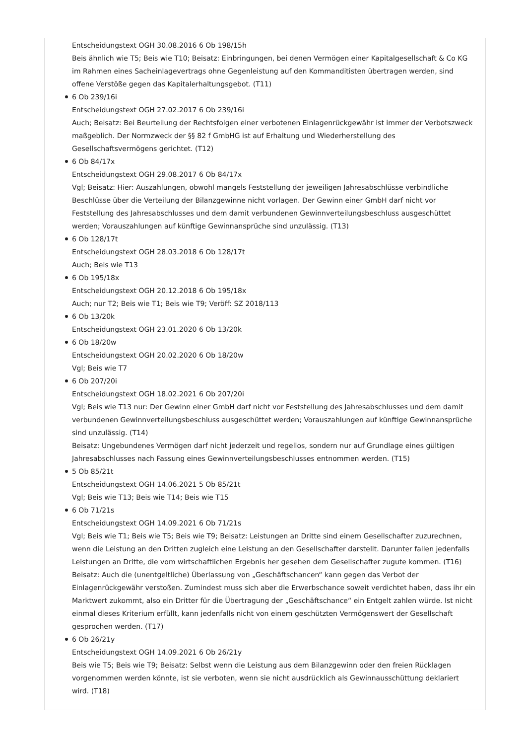Entscheidungstext OGH 30.08.2016 6 Ob 198/15h
Beis ähnlich wie T5; Beis wie T10; Beisatz: Einbringungen, bei denen Vermögen einer Kapitalgesellschaft & Co KG im Rahmen eines Sacheinlagevertrags ohne Gegenleistung auf den Kommanditisten übertragen werden, sind offene Verstöße gegen das Kapitalerhaltungsgebot. (T11)
6 Ob 239/16i
Entscheidungstext OGH 27.02.2017 6 Ob 239/16i
Auch; Beisatz: Bei Beurteilung der Rechtsfolgen einer verbotenen Einlagenrückgewähr ist immer der Verbotszweck maßgeblich. Der Normzweck der §§ 82 f GmbHG ist auf Erhaltung und Wiederherstellung des Gesellschaftsvermögens gerichtet. (T12)
6 Ob 84/17x
Entscheidungstext OGH 29.08.2017 6 Ob 84/17x
Vgl; Beisatz: Hier: Auszahlungen, obwohl mangels Feststellung der jeweiligen Jahresabschlüsse verbindliche Beschlüsse über die Verteilung der Bilanzgewinne nicht vorlagen. Der Gewinn einer GmbH darf nicht vor Feststellung des Jahresabschlusses und dem damit verbundenen Gewinnverteilungsbeschluss ausgeschüttet werden; Vorauszahlungen auf künftige Gewinnansprüche sind unzulässig. (T13)
6 Ob 128/17t
Entscheidungstext OGH 28.03.2018 6 Ob 128/17t
Auch; Beis wie T13
6 Ob 195/18x
Entscheidungstext OGH 20.12.2018 6 Ob 195/18x
Auch; nur T2; Beis wie T1; Beis wie T9; Veröff: SZ 2018/113
6 Ob 13/20k
Entscheidungstext OGH 23.01.2020 6 Ob 13/20k
6 Ob 18/20w
Entscheidungstext OGH 20.02.2020 6 Ob 18/20w
Vgl; Beis wie T7
6 Ob 207/20i
Entscheidungstext OGH 18.02.2021 6 Ob 207/20i
Vgl; Beis wie T13 nur: Der Gewinn einer GmbH darf nicht vor Feststellung des Jahresabschlusses und dem damit verbundenen Gewinnverteilungsbeschluss ausgeschüttet werden; Vorauszahlungen auf künftige Gewinnansprüche sind unzulässig. (T14)
Beisatz: Ungebundenes Vermögen darf nicht jederzeit und regellos, sondern nur auf Grundlage eines gültigen Jahresabschlusses nach Fassung eines Gewinnverteilungsbeschlusses entnommen werden. (T15)
5 Ob 85/21t
Entscheidungstext OGH 14.06.2021 5 Ob 85/21t
Vgl; Beis wie T13; Beis wie T14; Beis wie T15
6 Ob 71/21s
Entscheidungstext OGH 14.09.2021 6 Ob 71/21s
Vgl; Beis wie T1; Beis wie T5; Beis wie T9; Beisatz: Leistungen an Dritte sind einem Gesellschafter zuzurechnen, wenn die Leistung an den Dritten zugleich eine Leistung an den Gesellschafter darstellt. Darunter fallen jedenfalls Leistungen an Dritte, die vom wirtschaftlichen Ergebnis her gesehen dem Gesellschafter zugute kommen. (T16)
Beisatz: Auch die (unentgeltliche) Überlassung von „Geschäftschancen“ kann gegen das Verbot der Einlagenrückgewähr verstoßen. Zumindest muss sich aber die Erwerbschance soweit verdichtet haben, dass ihr ein Marktwert zukommt, also ein Dritter für die Übertragung der „Geschäftschance“ ein Entgelt zahlen würde. Ist nicht einmal dieses Kriterium erfüllt, kann jedenfalls nicht von einem geschützten Vermögenswert der Gesellschaft gesprochen werden. (T17)
6 Ob 26/21y
Entscheidungstext OGH 14.09.2021 6 Ob 26/21y
Beis wie T5; Beis wie T9; Beisatz: Selbst wenn die Leistung aus dem Bilanzgewinn oder den freien Rücklagen vorgenommen werden könnte, ist sie verboten, wenn sie nicht ausdrücklich als Gewinnausschüttung deklariert wird. (T18)